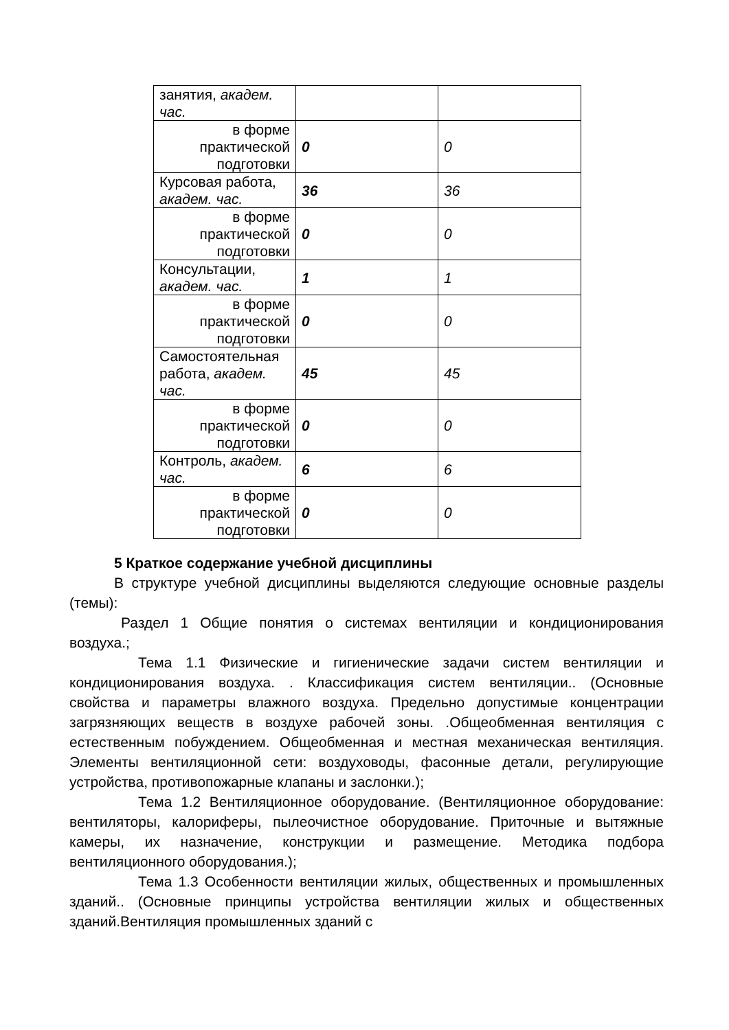| занятия, академ. час. | | |
| в форме практической подготовки | 0 | 0 |
| Курсовая работа, академ. час. | 36 | 36 |
| в форме практической подготовки | 0 | 0 |
| Консультации, академ. час. | 1 | 1 |
| в форме практической подготовки | 0 | 0 |
| Самостоятельная работа, академ. час. | 45 | 45 |
| в форме практической подготовки | 0 | 0 |
| Контроль, академ. час. | 6 | 6 |
| в форме практической подготовки | 0 | 0 |
5 Краткое содержание учебной дисциплины
В структуре учебной дисциплины выделяются следующие основные разделы (темы):
Раздел 1 Общие понятия о системах вентиляции и кондиционирования воздуха.;
Тема 1.1 Физические и гигиенические задачи систем вентиляции и кондиционирования воздуха. . Классификация систем вентиляции.. (Основные свойства и параметры влажного воздуха. Предельно допустимые концентрации загрязняющих веществ в воздухе рабочей зоны. .Общеобменная вентиляция с естественным побуждением. Общеобменная и местная механическая вентиляция. Элементы вентиляционной сети: воздуховоды, фасонные детали, регулирующие устройства, противопожарные клапаны и заслонки.);
Тема 1.2 Вентиляционное оборудование. (Вентиляционное оборудование: вентиляторы, калориферы, пылеочистное оборудование. Приточные и вытяжные камеры, их назначение, конструкции и размещение. Методика подбора вентиляционного оборудования.);
Тема 1.3 Особенности вентиляции жилых, общественных и промышленных зданий.. (Основные принципы устройства вентиляции жилых и общественных зданий.Вентиляция промышленных зданий с